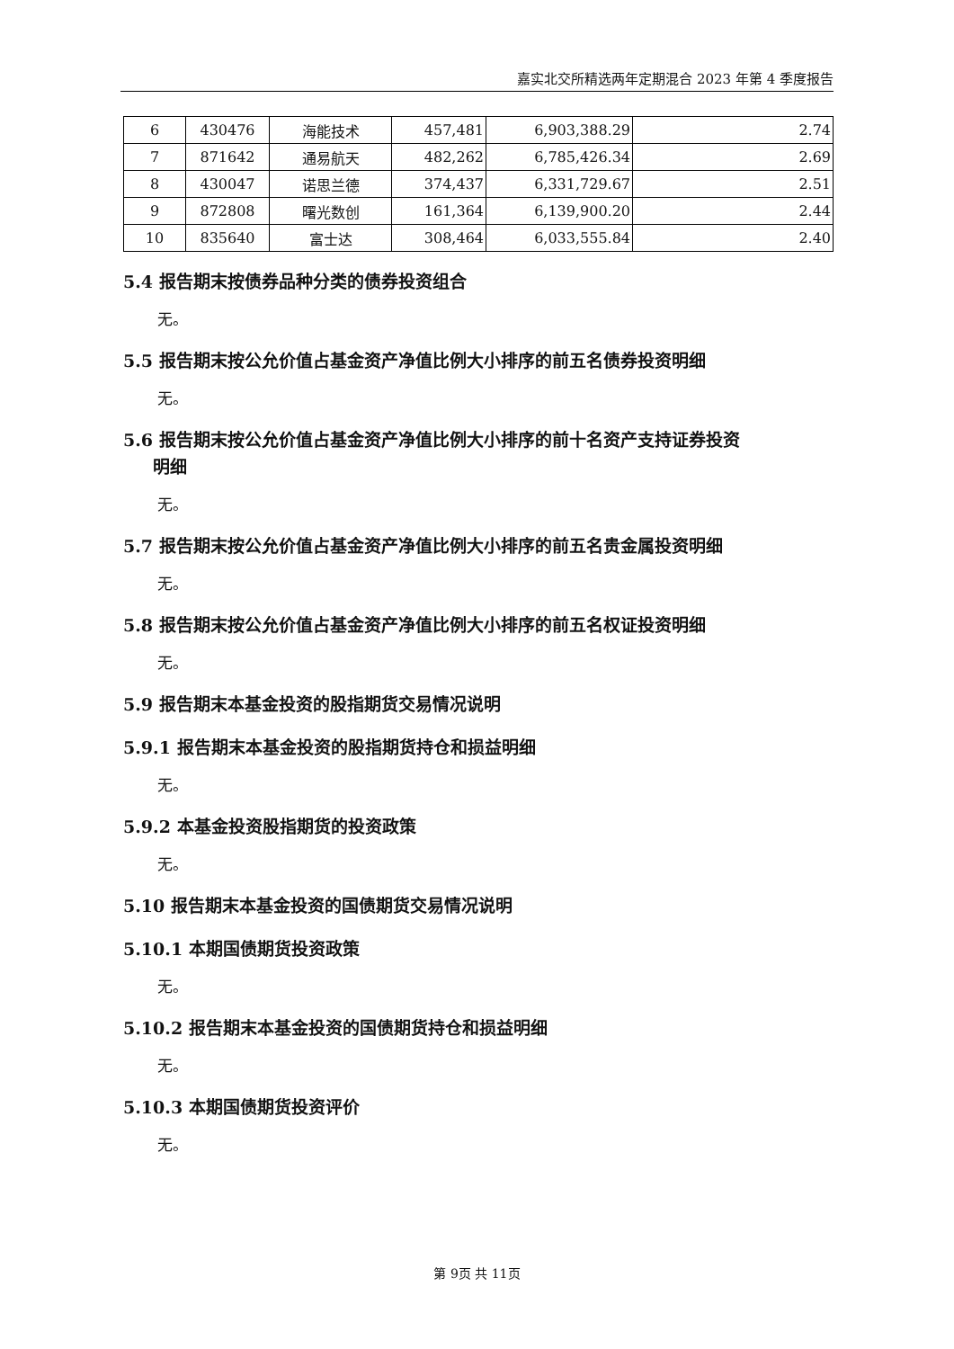嘉实北交所精选两年定期混合 2023 年第 4 季度报告
| 6 | 430476 | 海能技术 | 457,481 | 6,903,388.29 | 2.74 |
| 7 | 871642 | 通易航天 | 482,262 | 6,785,426.34 | 2.69 |
| 8 | 430047 | 诺思兰德 | 374,437 | 6,331,729.67 | 2.51 |
| 9 | 872808 | 曙光数创 | 161,364 | 6,139,900.20 | 2.44 |
| 10 | 835640 | 富士达 | 308,464 | 6,033,555.84 | 2.40 |
5.4 报告期末按债券品种分类的债券投资组合
无。
5.5 报告期末按公允价值占基金资产净值比例大小排序的前五名债券投资明细
无。
5.6 报告期末按公允价值占基金资产净值比例大小排序的前十名资产支持证券投资
明细
无。
5.7 报告期末按公允价值占基金资产净值比例大小排序的前五名贵金属投资明细
无。
5.8 报告期末按公允价值占基金资产净值比例大小排序的前五名权证投资明细
无。
5.9 报告期末本基金投资的股指期货交易情况说明
5.9.1 报告期末本基金投资的股指期货持仓和损益明细
无。
5.9.2 本基金投资股指期货的投资政策
无。
5.10 报告期末本基金投资的国债期货交易情况说明
5.10.1 本期国债期货投资政策
无。
5.10.2 报告期末本基金投资的国债期货持仓和损益明细
无。
5.10.3 本期国债期货投资评价
无。
第 9页 共 11页